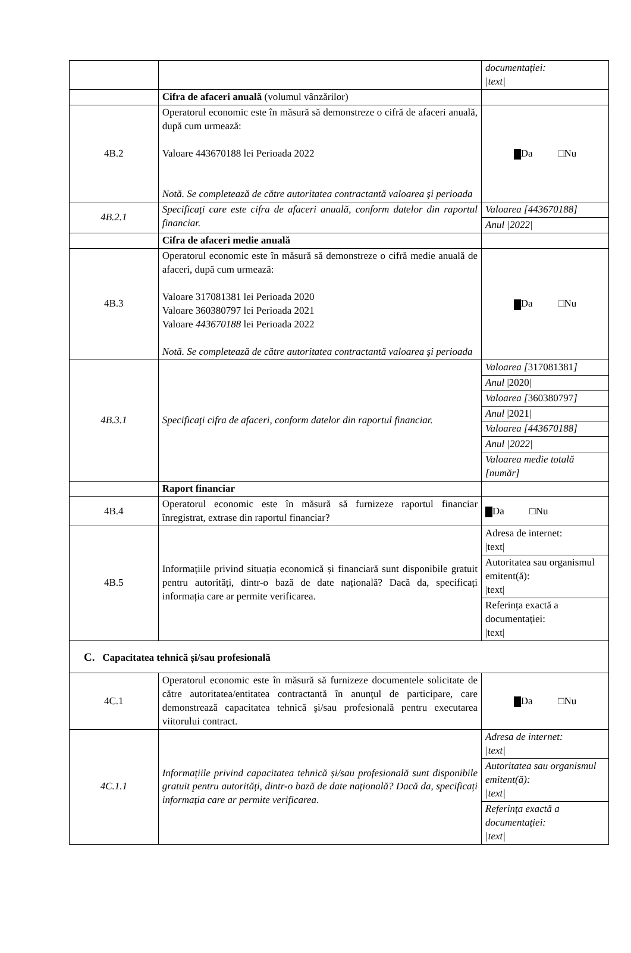| | | documentației: /text/ |
| | Cifra de afaceri anuală (volumul vânzărilor) | |
| 4B.2 | Operatorul economic este în măsură să demonstreze o cifră de afaceri anuală, după cum urmează: Valoare 443670188 lei Perioada 2022 Notă. Se completează de către autoritatea contractantă valoarea şi perioada | Da □Nu |
| 4B.2.1 | Specificaţi care este cifra de afaceri anuală, conform datelor din raportul financiar. | Valoarea [443670188] |
| | | Anul /2022/ |
| | Cifra de afaceri medie anuală | |
| 4B.3 | Operatorul economic este în măsură să demonstreze o cifră medie anuală de afaceri, după cum urmează: Valoare 317081381 lei Perioada 2020 Valoare 360380797 lei Perioada 2021 Valoare 443670188 lei Perioada 2022 Notă. Se completează de către autoritatea contractantă valoarea şi perioada | Da □Nu |
| 4B.3.1 | Specificaţi cifra de afaceri, conform datelor din raportul financiar. | Valoarea [ 317081381 ] |
| | | Anul /2020/ |
| | | Valoarea [ 360380797 ] |
| | | Anul /2021/ |
| | | Valoarea [443670188] |
| | | Anul /2022/ |
| | | Valoarea medie totală [număr] |
| | Raport financiar | |
| 4B.4 | Operatorul economic este în măsură să furnizeze raportul financiar înregistrat, extrase din raportul financiar? | Da □Nu |
| 4B.5 | Informațiile privind situația economică și financiară sunt disponibile gratuit pentru autorități, dintr-o bază de date națională? Dacă da, specificați informația care ar permite verificarea. | Adresa de internet: /text/ |
| | | Autoritatea sau organismul emitent(ă): /text/ |
| | | Referința exactă a documentației: /text/ |
| C. Capacitatea tehnică și/sau profesională | | |
| 4C.1 | Operatorul economic este în măsură să furnizeze documentele solicitate de către autoritatea/entitatea contractantă în anunţul de participare, care demonstrează capacitatea tehnică şi/sau profesională pentru executarea viitorului contract. | Da □Nu |
| 4C.1.1 | Informațiile privind capacitatea tehnică și/sau profesională sunt disponibile gratuit pentru autorități, dintr-o bază de date națională? Dacă da, specificați informația care ar permite verificarea . | Adresa de internet: /text/ |
| | | Autoritatea sau organismul emitent(ă): /text/ |
| | | Referința exactă a documentației: /text/ |